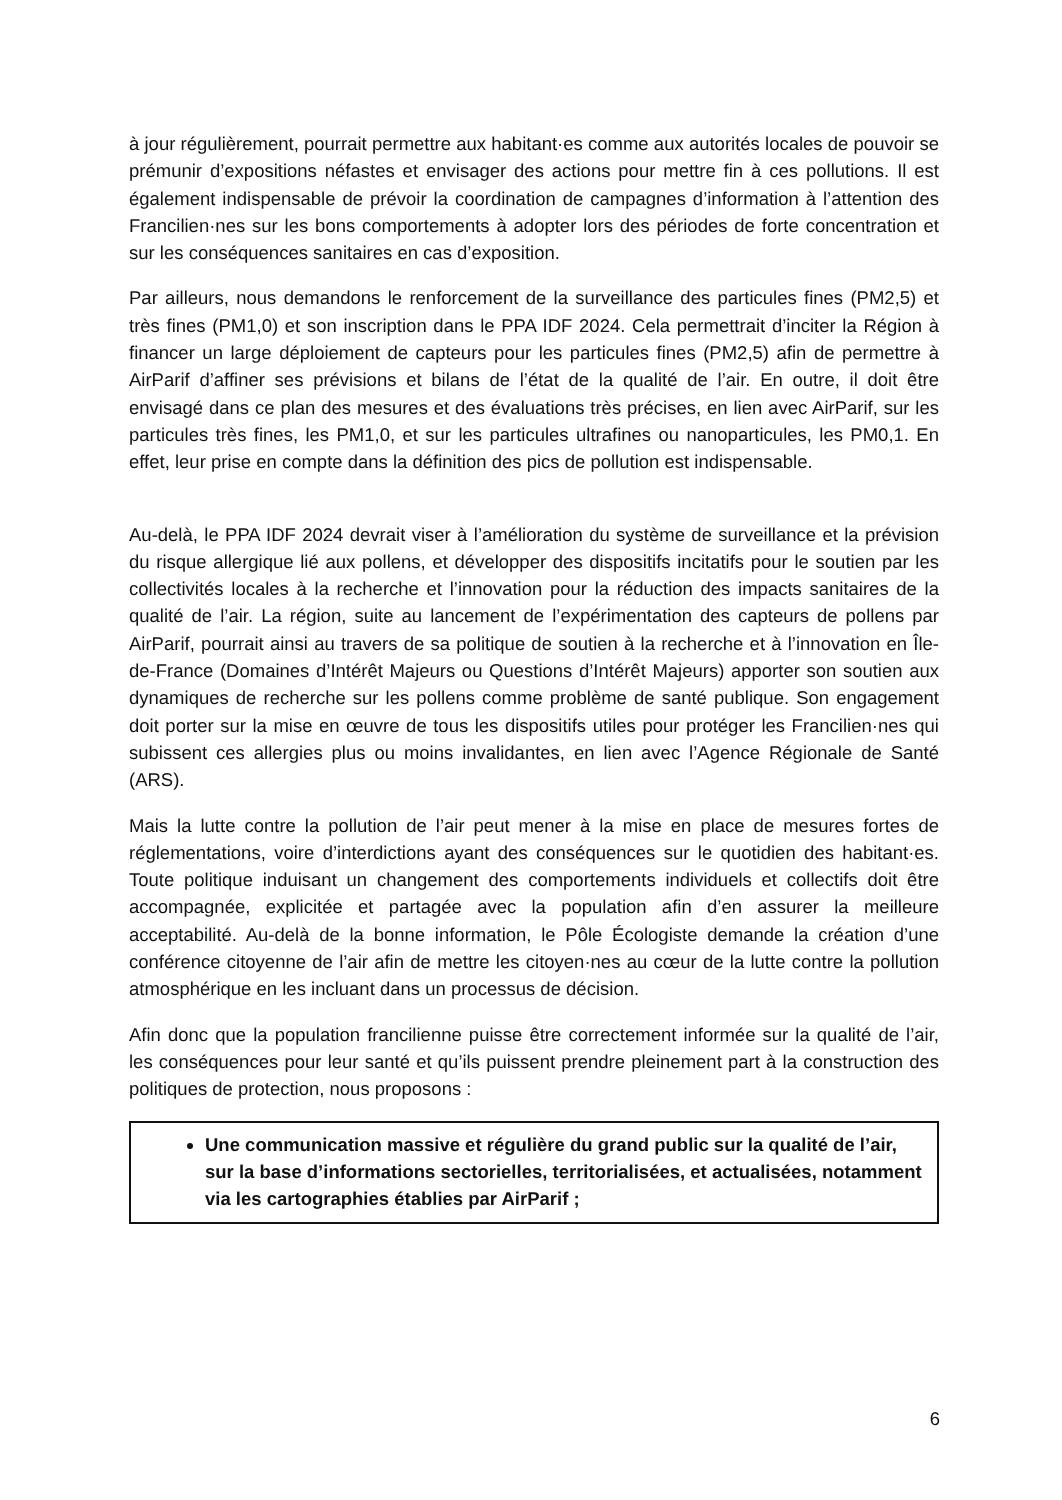à jour régulièrement, pourrait permettre aux habitant·es comme aux autorités locales de pouvoir se prémunir d’expositions néfastes et envisager des actions pour mettre fin à ces pollutions. Il est également indispensable de prévoir la coordination de campagnes d’information à l’attention des Francilien·nes sur les bons comportements à adopter lors des périodes de forte concentration et sur les conséquences sanitaires en cas d’exposition.
Par ailleurs, nous demandons le renforcement de la surveillance des particules fines (PM2,5) et très fines (PM1,0) et son inscription dans le PPA IDF 2024. Cela permettrait d’inciter la Région à financer un large déploiement de capteurs pour les particules fines (PM2,5) afin de permettre à AirParif d’affiner ses prévisions et bilans de l’état de la qualité de l’air. En outre, il doit être envisagé dans ce plan des mesures et des évaluations très précises, en lien avec AirParif, sur les particules très fines, les PM1,0, et sur les particules ultrafines ou nanoparticules, les PM0,1. En effet, leur prise en compte dans la définition des pics de pollution est indispensable.
Au-delà, le PPA IDF 2024 devrait viser à l’amélioration du système de surveillance et la prévision du risque allergique lié aux pollens, et développer des dispositifs incitatifs pour le soutien par les collectivités locales à la recherche et l’innovation pour la réduction des impacts sanitaires de la qualité de l’air. La région, suite au lancement de l’expérimentation des capteurs de pollens par AirParif, pourrait ainsi au travers de sa politique de soutien à la recherche et à l’innovation en Île-de-France (Domaines d’Intérêt Majeurs ou Questions d’Intérêt Majeurs) apporter son soutien aux dynamiques de recherche sur les pollens comme problème de santé publique. Son engagement doit porter sur la mise en œuvre de tous les dispositifs utiles pour protéger les Francilien·nes qui subissent ces allergies plus ou moins invalidantes, en lien avec l’Agence Régionale de Santé (ARS).
Mais la lutte contre la pollution de l’air peut mener à la mise en place de mesures fortes de réglementations, voire d’interdictions ayant des conséquences sur le quotidien des habitant·es. Toute politique induisant un changement des comportements individuels et collectifs doit être accompagnée, explicitée et partagée avec la population afin d’en assurer la meilleure acceptabilité. Au-delà de la bonne information, le Pôle Écologiste demande la création d’une conférence citoyenne de l’air afin de mettre les citoyen·nes au cœur de la lutte contre la pollution atmosphérique en les incluant dans un processus de décision.
Afin donc que la population francilienne puisse être correctement informée sur la qualité de l’air, les conséquences pour leur santé et qu’ils puissent prendre pleinement part à la construction des politiques de protection, nous proposons :
Une communication massive et régulière du grand public sur la qualité de l’air, sur la base d’informations sectorielles, territorialisées, et actualisées, notamment via les cartographies établies par AirParif ;
6